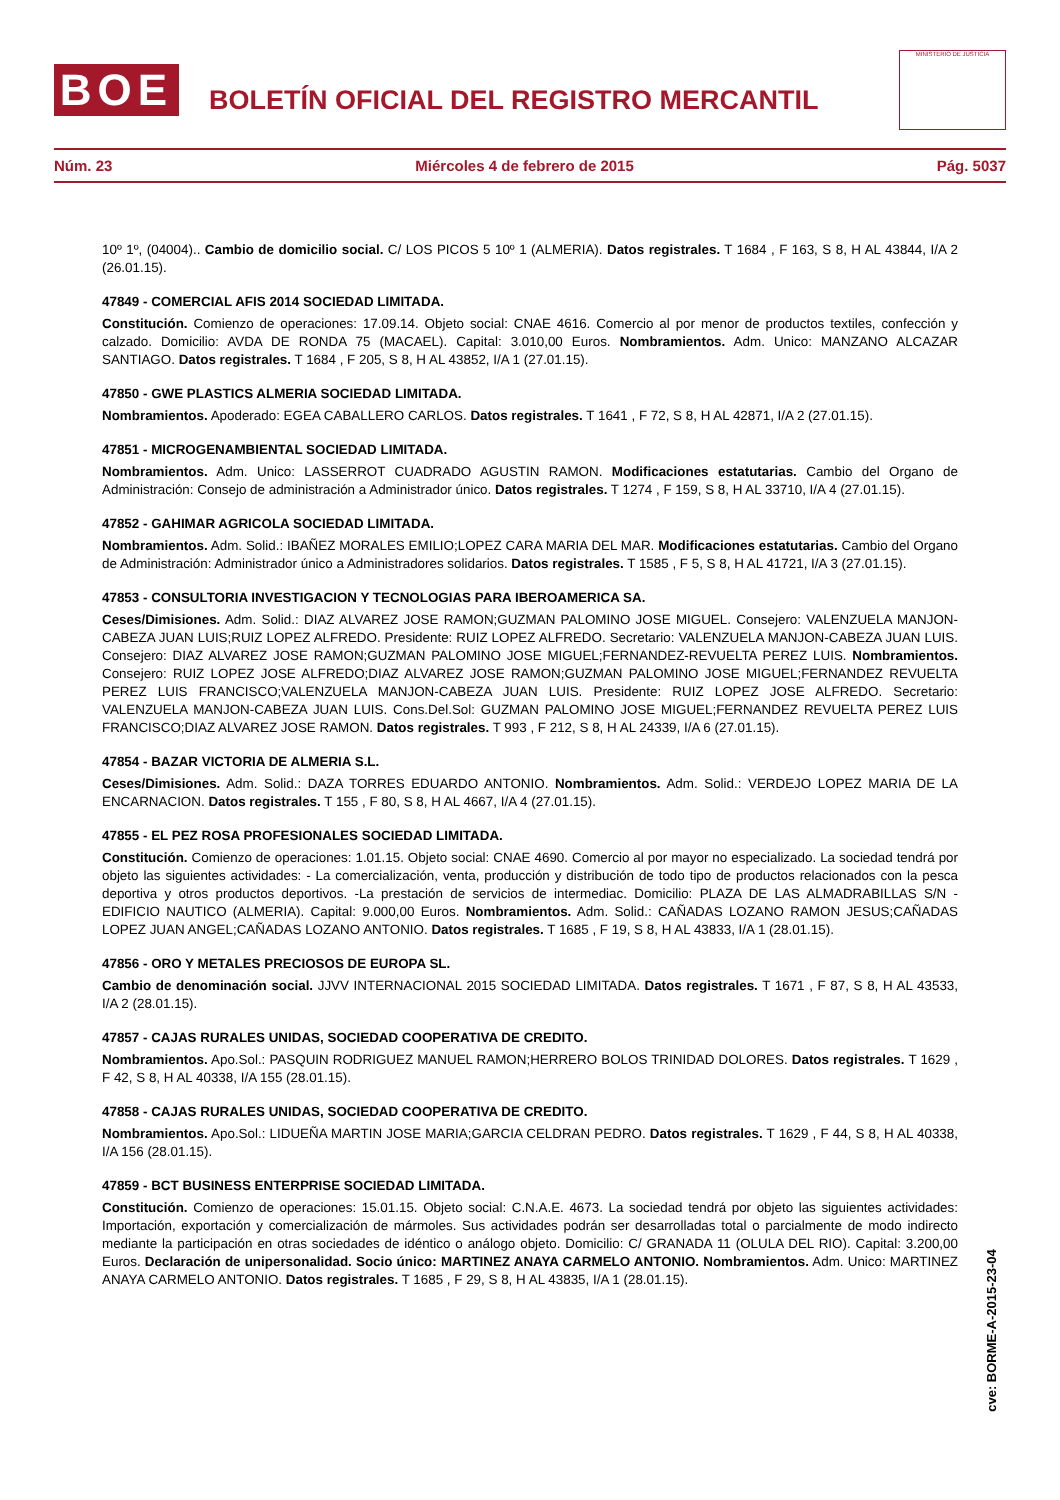BOE
BOLETÍN OFICIAL DEL REGISTRO MERCANTIL
MINISTERIO DE JUSTICIA
Núm. 23 Miércoles 4 de febrero de 2015 Pág. 5037
10º 1º, (04004).. Cambio de domicilio social. C/ LOS PICOS 5 10º 1 (ALMERIA). Datos registrales. T 1684 , F 163, S 8, H AL 43844, I/A 2 (26.01.15).
47849 - COMERCIAL AFIS 2014 SOCIEDAD LIMITADA.
Constitución. Comienzo de operaciones: 17.09.14. Objeto social: CNAE 4616. Comercio al por menor de productos textiles, confección y calzado. Domicilio: AVDA DE RONDA 75 (MACAEL). Capital: 3.010,00 Euros. Nombramientos. Adm. Unico: MANZANO ALCAZAR SANTIAGO. Datos registrales. T 1684 , F 205, S 8, H AL 43852, I/A 1 (27.01.15).
47850 - GWE PLASTICS ALMERIA SOCIEDAD LIMITADA.
Nombramientos. Apoderado: EGEA CABALLERO CARLOS. Datos registrales. T 1641 , F 72, S 8, H AL 42871, I/A 2 (27.01.15).
47851 - MICROGENAMBIENTAL SOCIEDAD LIMITADA.
Nombramientos. Adm. Unico: LASSERROT CUADRADO AGUSTIN RAMON. Modificaciones estatutarias. Cambio del Organo de Administración: Consejo de administración a Administrador único. Datos registrales. T 1274 , F 159, S 8, H AL 33710, I/A 4 (27.01.15).
47852 - GAHIMAR AGRICOLA SOCIEDAD LIMITADA.
Nombramientos. Adm. Solid.: IBAÑEZ MORALES EMILIO;LOPEZ CARA MARIA DEL MAR. Modificaciones estatutarias. Cambio del Organo de Administración: Administrador único a Administradores solidarios. Datos registrales. T 1585 , F 5, S 8, H AL 41721, I/A 3 (27.01.15).
47853 - CONSULTORIA INVESTIGACION Y TECNOLOGIAS PARA IBEROAMERICA SA.
Ceses/Dimisiones. Adm. Solid.: DIAZ ALVAREZ JOSE RAMON;GUZMAN PALOMINO JOSE MIGUEL. Consejero: VALENZUELA MANJON-CABEZA JUAN LUIS;RUIZ LOPEZ ALFREDO. Presidente: RUIZ LOPEZ ALFREDO. Secretario: VALENZUELA MANJON-CABEZA JUAN LUIS. Consejero: DIAZ ALVAREZ JOSE RAMON;GUZMAN PALOMINO JOSE MIGUEL;FERNANDEZ-REVUELTA PEREZ LUIS. Nombramientos. Consejero: RUIZ LOPEZ JOSE ALFREDO;DIAZ ALVAREZ JOSE RAMON;GUZMAN PALOMINO JOSE MIGUEL;FERNANDEZ REVUELTA PEREZ LUIS FRANCISCO;VALENZUELA MANJON-CABEZA JUAN LUIS. Presidente: RUIZ LOPEZ JOSE ALFREDO. Secretario: VALENZUELA MANJON-CABEZA JUAN LUIS. Cons.Del.Sol: GUZMAN PALOMINO JOSE MIGUEL;FERNANDEZ REVUELTA PEREZ LUIS FRANCISCO;DIAZ ALVAREZ JOSE RAMON. Datos registrales. T 993 , F 212, S 8, H AL 24339, I/A 6 (27.01.15).
47854 - BAZAR VICTORIA DE ALMERIA S.L.
Ceses/Dimisiones. Adm. Solid.: DAZA TORRES EDUARDO ANTONIO. Nombramientos. Adm. Solid.: VERDEJO LOPEZ MARIA DE LA ENCARNACION. Datos registrales. T 155 , F 80, S 8, H AL 4667, I/A 4 (27.01.15).
47855 - EL PEZ ROSA PROFESIONALES SOCIEDAD LIMITADA.
Constitución. Comienzo de operaciones: 1.01.15. Objeto social: CNAE 4690. Comercio al por mayor no especializado. La sociedad tendrá por objeto las siguientes actividades: - La comercialización, venta, producción y distribución de todo tipo de productos relacionados con la pesca deportiva y otros productos deportivos. -La prestación de servicios de intermediac. Domicilio: PLAZA DE LAS ALMADRABILLAS S/N - EDIFICIO NAUTICO (ALMERIA). Capital: 9.000,00 Euros. Nombramientos. Adm. Solid.: CAÑADAS LOZANO RAMON JESUS;CAÑADAS LOPEZ JUAN ANGEL;CAÑADAS LOZANO ANTONIO. Datos registrales. T 1685 , F 19, S 8, H AL 43833, I/A 1 (28.01.15).
47856 - ORO Y METALES PRECIOSOS DE EUROPA SL.
Cambio de denominación social. JJVV INTERNACIONAL 2015 SOCIEDAD LIMITADA. Datos registrales. T 1671 , F 87, S 8, H AL 43533, I/A 2 (28.01.15).
47857 - CAJAS RURALES UNIDAS, SOCIEDAD COOPERATIVA DE CREDITO.
Nombramientos. Apo.Sol.: PASQUIN RODRIGUEZ MANUEL RAMON;HERRERO BOLOS TRINIDAD DOLORES. Datos registrales. T 1629 , F 42, S 8, H AL 40338, I/A 155 (28.01.15).
47858 - CAJAS RURALES UNIDAS, SOCIEDAD COOPERATIVA DE CREDITO.
Nombramientos. Apo.Sol.: LIDUEÑA MARTIN JOSE MARIA;GARCIA CELDRAN PEDRO. Datos registrales. T 1629 , F 44, S 8, H AL 40338, I/A 156 (28.01.15).
47859 - BCT BUSINESS ENTERPRISE SOCIEDAD LIMITADA.
Constitución. Comienzo de operaciones: 15.01.15. Objeto social: C.N.A.E. 4673. La sociedad tendrá por objeto las siguientes actividades: Importación, exportación y comercialización de mármoles. Sus actividades podrán ser desarrolladas total o parcialmente de modo indirecto mediante la participación en otras sociedades de idéntico o análogo objeto. Domicilio: C/ GRANADA 11 (OLULA DEL RIO). Capital: 3.200,00 Euros. Declaración de unipersonalidad. Socio único: MARTINEZ ANAYA CARMELO ANTONIO. Nombramientos. Adm. Unico: MARTINEZ ANAYA CARMELO ANTONIO. Datos registrales. T 1685 , F 29, S 8, H AL 43835, I/A 1 (28.01.15).
cve: BORME-A-2015-23-04